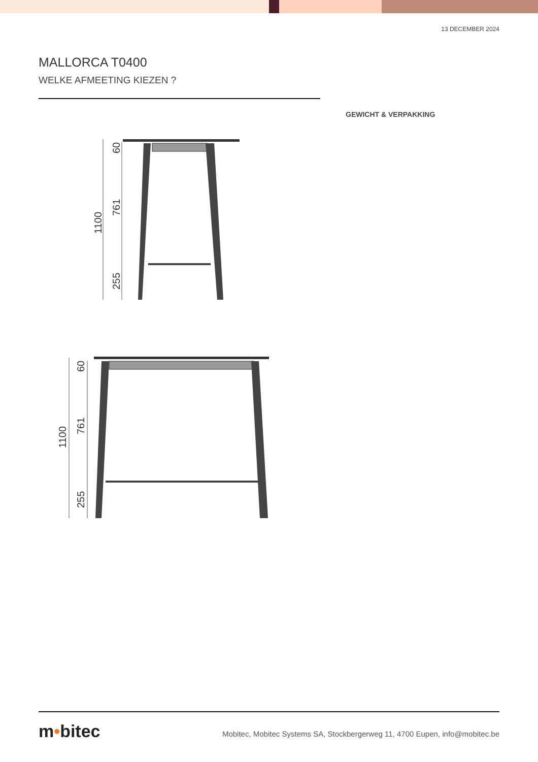13 DECEMBER 2024
MALLORCA T0400
WELKE AFMEETING KIEZEN ?
GEWICHT & VERPAKKING
1100
60
761
255
1100
60
761
255
m•bitec
Mobitec, Mobitec Systems SA, Stockbergerweg 11, 4700 Eupen, info@mobitec.be